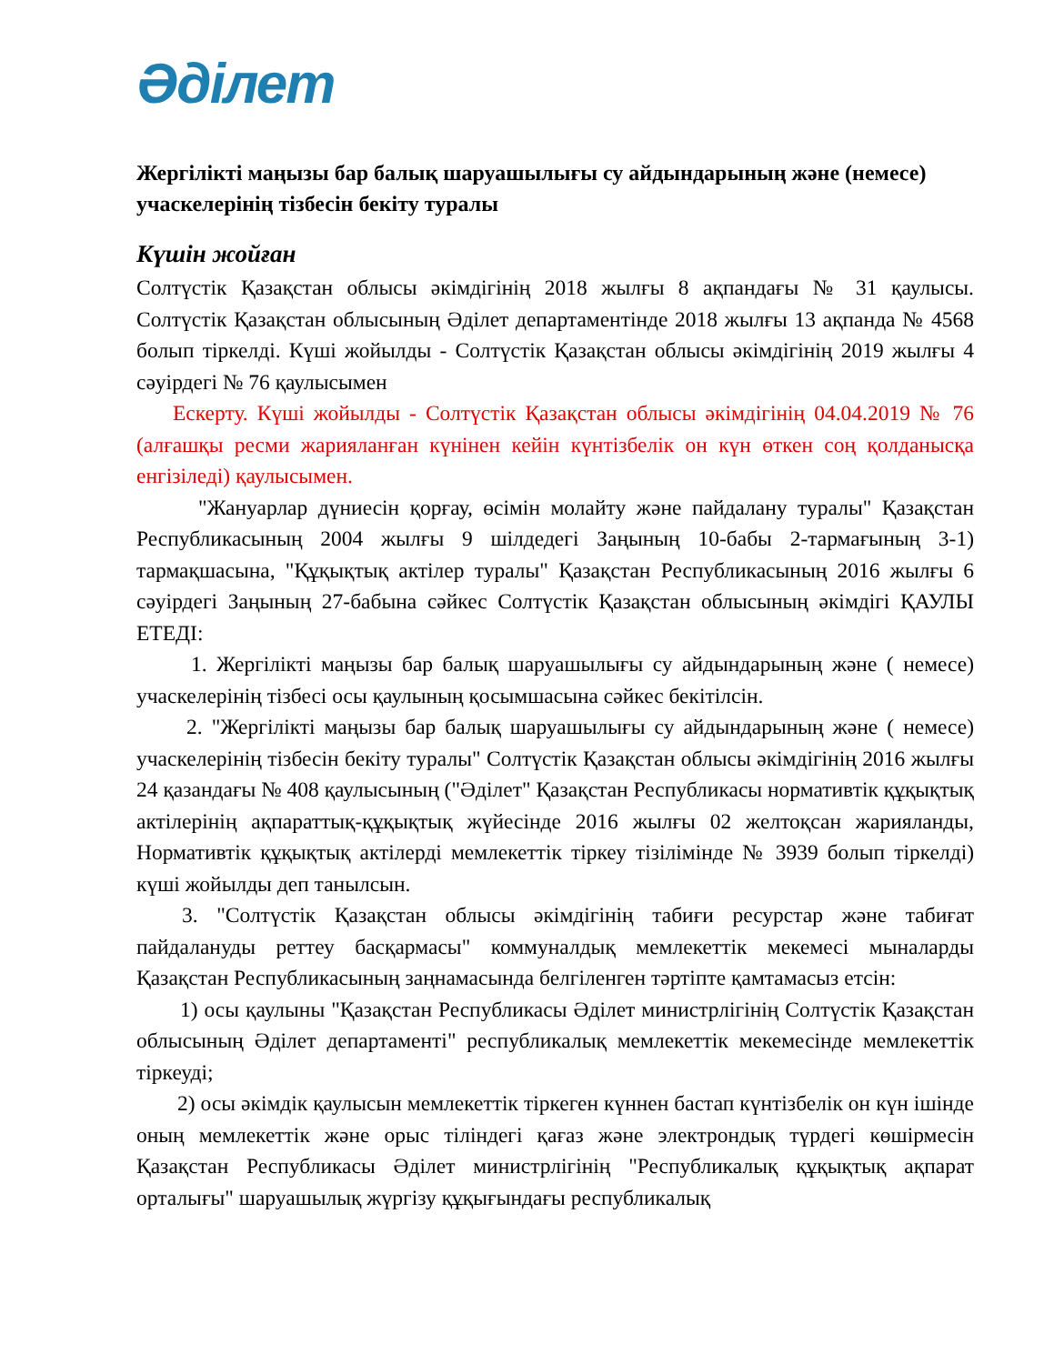Әділет
Жергілікті маңызы бар балық шаруашылығы су айдындарының және (немесе) учаскелерінің тізбесін бекіту туралы
Күшін жойған
Солтүстік Қазақстан облысы әкімдігінің 2018 жылғы 8 ақпандағы № 31 қаулысы. Солтүстік Қазақстан облысының Әділет департаментінде 2018 жылғы 13 ақпанда № 4568 болып тіркелді. Күші жойылды - Солтүстік Қазақстан облысы әкімдігінің 2019 жылғы 4 сәуірдегі № 76 қаулысымен
Ескерту. Күші жойылды - Солтүстік Қазақстан облысы әкімдігінің 04.04.2019 № 76 (алғашқы ресми жарияланған күнінен кейін күнтізбелік он күн өткен соң қолданысқа енгізіледі) қаулысымен.
"Жануарлар дүниесін қорғау, өсімін молайту және пайдалану туралы" Қазақстан Республикасының 2004 жылғы 9 шілдедегі Заңының 10-бабы 2-тармағының 3-1) тармақшасына, "Құқықтық актілер туралы" Қазақстан Республикасының 2016 жылғы 6 сәуірдегі Заңының 27-бабына сәйкес Солтүстік Қазақстан облысының әкімдігі ҚАУЛЫ ЕТЕДІ:
1. Жергілікті маңызы бар балық шаруашылығы су айдындарының және ( немесе) учаскелерінің тізбесі осы қаулының қосымшасына сәйкес бекітілсін.
2. "Жергілікті маңызы бар балық шаруашылығы су айдындарының және ( немесе) учаскелерінің тізбесін бекіту туралы" Солтүстік Қазақстан облысы әкімдігінің 2016 жылғы 24 қазандағы № 408 қаулысының ("Әділет" Қазақстан Республикасы нормативтік құқықтық актілерінің ақпараттық-құқықтық жүйесінде 2016 жылғы 02 желтоқсан жарияланды, Нормативтік құқықтық актілерді мемлекеттік тіркеу тізілімінде № 3939 болып тіркелді) күші жойылды деп танылсын.
3. "Солтүстік Қазақстан облысы әкімдігінің табиғи ресурстар және табиғат пайдалануды реттеу басқармасы" коммуналдық мемлекеттік мекемесі мыналарды Қазақстан Республикасының заңнамасында белгіленген тәртіпте қамтамасыз етсін:
1) осы қаулыны "Қазақстан Республикасы Әділет министрлігінің Солтүстік Қазақстан облысының Әділет департаменті" республикалық мемлекеттік мекемесінде мемлекеттік тіркеуді;
2) осы әкімдік қаулысын мемлекеттік тіркеген күннен бастап күнтізбелік он күн ішінде оның мемлекеттік және орыс тіліндегі қағаз және электрондық түрдегі көшірмесін Қазақстан Республикасы Әділет министрлігінің "Республикалық құқықтық ақпарат орталығы" шаруашылық жүргізу құқығындағы республикалық